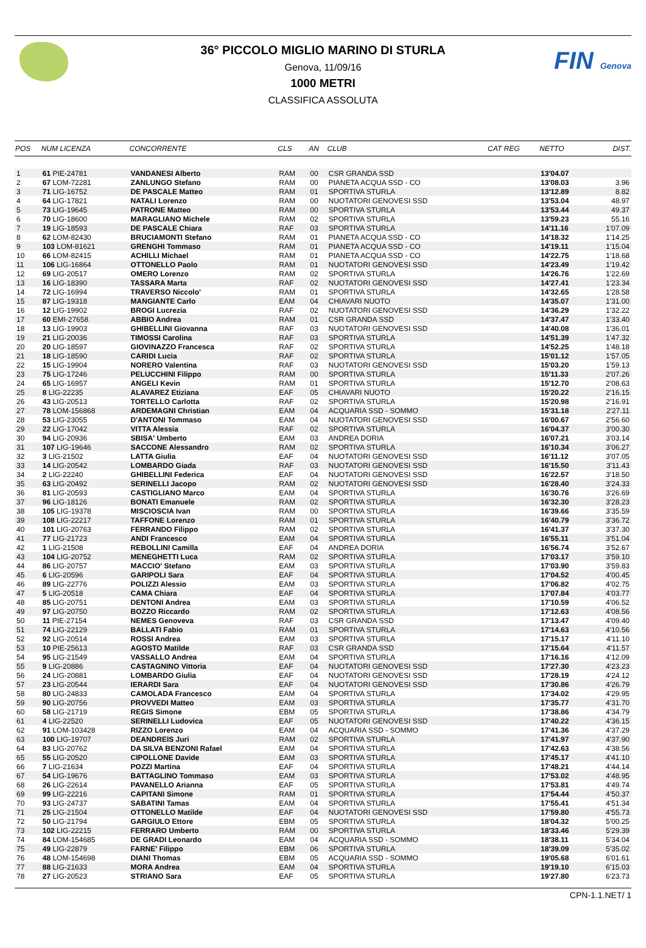FIN Genova
36° PICCOLO MIGLIO MARINO DI STURLA
Genova, 11/09/16
1000 METRI
CLASSIFICA ASSOLUTA
| POS | NUM LICENZA | CONCORRENTE | CLS | AN | CLUB | CAT REG | NETTO | DIST. |
| --- | --- | --- | --- | --- | --- | --- | --- | --- |
| 1 | 61 PIE-24781 | VANDANESI Alberto | RAM | 00 | CSR GRANDA SSD | | 13'04.07 | |
| 2 | 67 LOM-72281 | ZANLUNGO Stefano | RAM | 00 | PIANETA ACQUA SSD - CO | | 13'08.03 | 3.96 |
| 3 | 71 LIG-16752 | DE PASCALE Matteo | RAM | 01 | SPORTIVA STURLA | | 13'12.89 | 8.82 |
| 4 | 64 LIG-17821 | NATALI Lorenzo | RAM | 00 | NUOTATORI GENOVESI SSD | | 13'53.04 | 48.97 |
| 5 | 73 LIG-19645 | PATRONE Matteo | RAM | 00 | SPORTIVA STURLA | | 13'53.44 | 49.37 |
| 6 | 70 LIG-18600 | MARAGLIANO Michele | RAM | 02 | SPORTIVA STURLA | | 13'59.23 | 55.16 |
| 7 | 19 LIG-18593 | DE PASCALE Chiara | RAF | 03 | SPORTIVA STURLA | | 14'11.16 | 1'07.09 |
| 8 | 62 LOM-82430 | BRUCIAMONTI Stefano | RAM | 01 | PIANETA ACQUA SSD - CO | | 14'18.32 | 1'14.25 |
| 9 | 103 LOM-81621 | GRENGHI Tommaso | RAM | 01 | PIANETA ACQUA SSD - CO | | 14'19.11 | 1'15.04 |
| 10 | 66 LOM-82415 | ACHILLI Michael | RAM | 01 | PIANETA ACQUA SSD - CO | | 14'22.75 | 1'18.68 |
| 11 | 106 LIG-16864 | OTTONELLO Paolo | RAM | 01 | NUOTATORI GENOVESI SSD | | 14'23.49 | 1'19.42 |
| 12 | 69 LIG-20517 | OMERO Lorenzo | RAM | 02 | SPORTIVA STURLA | | 14'26.76 | 1'22.69 |
| 13 | 16 LIG-18390 | TASSARA Marta | RAF | 02 | NUOTATORI GENOVESI SSD | | 14'27.41 | 1'23.34 |
| 14 | 72 LIG-16994 | TRAVERSO Niccolo' | RAM | 01 | SPORTIVA STURLA | | 14'32.65 | 1'28.58 |
| 15 | 87 LIG-19318 | MANGIANTE Carlo | EAM | 04 | CHIAVARI NUOTO | | 14'35.07 | 1'31.00 |
| 16 | 12 LIG-19902 | BROGI Lucrezia | RAF | 02 | NUOTATORI GENOVESI SSD | | 14'36.29 | 1'32.22 |
| 17 | 60 EMI-27658 | ABBIO Andrea | RAM | 01 | CSR GRANDA SSD | | 14'37.47 | 1'33.40 |
| 18 | 13 LIG-19903 | GHIBELLINI Giovanna | RAF | 03 | NUOTATORI GENOVESI SSD | | 14'40.08 | 1'36.01 |
| 19 | 21 LIG-20036 | TIMOSSI Carolina | RAF | 03 | SPORTIVA STURLA | | 14'51.39 | 1'47.32 |
| 20 | 20 LIG-18597 | GIOVINAZZO Francesca | RAF | 02 | SPORTIVA STURLA | | 14'52.25 | 1'48.18 |
| 21 | 18 LIG-18590 | CARIDI Lucia | RAF | 02 | SPORTIVA STURLA | | 15'01.12 | 1'57.05 |
| 22 | 15 LIG-19904 | NORERO Valentina | RAF | 03 | NUOTATORI GENOVESI SSD | | 15'03.20 | 1'59.13 |
| 23 | 75 LIG-17246 | PELUCCHINI Filippo | RAM | 00 | SPORTIVA STURLA | | 15'11.33 | 2'07.26 |
| 24 | 65 LIG-16957 | ANGELI Kevin | RAM | 01 | SPORTIVA STURLA | | 15'12.70 | 2'08.63 |
| 25 | 8 LIG-22235 | ALAVAREZ Etiziana | EAF | 05 | CHIAVARI NUOTO | | 15'20.22 | 2'16.15 |
| 26 | 43 LIG-20513 | TORTELLO Carlotta | RAF | 02 | SPORTIVA STURLA | | 15'20.98 | 2'16.91 |
| 27 | 78 LOM-156868 | ARDEMAGNI Christian | EAM | 04 | ACQUARIA SSD - SOMMO | | 15'31.18 | 2'27.11 |
| 28 | 53 LIG-23055 | D'ANTONI Tommaso | EAM | 04 | NUOTATORI GENOVESI SSD | | 16'00.67 | 2'56.60 |
| 29 | 22 LIG-17042 | VITTA Alessia | RAF | 02 | SPORTIVA STURLA | | 16'04.37 | 3'00.30 |
| 30 | 94 LIG-20936 | SBISA' Umberto | EAM | 03 | ANDREA DORIA | | 16'07.21 | 3'03.14 |
| 31 | 107 LIG-19646 | SACCONE Alessandro | RAM | 02 | SPORTIVA STURLA | | 16'10.34 | 3'06.27 |
| 32 | 3 LIG-21502 | LATTA Giulia | EAF | 04 | NUOTATORI GENOVESI SSD | | 16'11.12 | 3'07.05 |
| 33 | 14 LIG-20542 | LOMBARDO Giada | RAF | 03 | NUOTATORI GENOVESI SSD | | 16'15.50 | 3'11.43 |
| 34 | 2 LIG-22240 | GHIBELLINI Federica | EAF | 04 | NUOTATORI GENOVESI SSD | | 16'22.57 | 3'18.50 |
| 35 | 63 LIG-20492 | SERINELLI Jacopo | RAM | 02 | NUOTATORI GENOVESI SSD | | 16'28.40 | 3'24.33 |
| 36 | 81 LIG-20593 | CASTIGLIANO Marco | EAM | 04 | SPORTIVA STURLA | | 16'30.76 | 3'26.69 |
| 37 | 96 LIG-18126 | BONATI Emanuele | RAM | 02 | SPORTIVA STURLA | | 16'32.30 | 3'28.23 |
| 38 | 105 LIG-19378 | MISCIOSCIA Ivan | RAM | 00 | SPORTIVA STURLA | | 16'39.66 | 3'35.59 |
| 39 | 108 LIG-22217 | TAFFONE Lorenzo | RAM | 01 | SPORTIVA STURLA | | 16'40.79 | 3'36.72 |
| 40 | 101 LIG-20763 | FERRANDO Filippo | RAM | 02 | SPORTIVA STURLA | | 16'41.37 | 3'37.30 |
| 41 | 77 LIG-21723 | ANDI Francesco | EAM | 04 | SPORTIVA STURLA | | 16'55.11 | 3'51.04 |
| 42 | 1 LIG-21508 | REBOLLINI Camilla | EAF | 04 | ANDREA DORIA | | 16'56.74 | 3'52.67 |
| 43 | 104 LIG-20752 | MENEGHETTI Luca | RAM | 02 | SPORTIVA STURLA | | 17'03.17 | 3'59.10 |
| 44 | 86 LIG-20757 | MACCIO' Stefano | EAM | 03 | SPORTIVA STURLA | | 17'03.90 | 3'59.83 |
| 45 | 6 LIG-20596 | GARIPOLI Sara | EAF | 04 | SPORTIVA STURLA | | 17'04.52 | 4'00.45 |
| 46 | 89 LIG-22776 | POLIZZI Alessio | EAM | 03 | SPORTIVA STURLA | | 17'06.82 | 4'02.75 |
| 47 | 5 LIG-20518 | CAMA Chiara | EAF | 04 | SPORTIVA STURLA | | 17'07.84 | 4'03.77 |
| 48 | 85 LIG-20751 | DENTONI Andrea | EAM | 03 | SPORTIVA STURLA | | 17'10.59 | 4'06.52 |
| 49 | 97 LIG-20750 | BOZZO Riccardo | RAM | 02 | SPORTIVA STURLA | | 17'12.63 | 4'08.56 |
| 50 | 11 PIE-27154 | NEMES Genoveva | RAF | 03 | CSR GRANDA SSD | | 17'13.47 | 4'09.40 |
| 51 | 74 LIG-22129 | BALLATI Fabio | RAM | 01 | SPORTIVA STURLA | | 17'14.63 | 4'10.56 |
| 52 | 92 LIG-20514 | ROSSI Andrea | EAM | 03 | SPORTIVA STURLA | | 17'15.17 | 4'11.10 |
| 53 | 10 PIE-25613 | AGOSTO Matilde | RAF | 03 | CSR GRANDA SSD | | 17'15.64 | 4'11.57 |
| 54 | 95 LIG-21549 | VASSALLO Andrea | EAM | 04 | SPORTIVA STURLA | | 17'16.16 | 4'12.09 |
| 55 | 9 LIG-20886 | CASTAGNINO Vittoria | EAF | 04 | NUOTATORI GENOVESI SSD | | 17'27.30 | 4'23.23 |
| 56 | 24 LIG-20881 | LOMBARDO Giulia | EAF | 04 | NUOTATORI GENOVESI SSD | | 17'28.19 | 4'24.12 |
| 57 | 23 LIG-20544 | IERARDI Sara | EAF | 04 | NUOTATORI GENOVESI SSD | | 17'30.86 | 4'26.79 |
| 58 | 80 LIG-24833 | CAMOLADA Francesco | EAM | 04 | SPORTIVA STURLA | | 17'34.02 | 4'29.95 |
| 59 | 90 LIG-20756 | PROVVEDI Matteo | EAM | 03 | SPORTIVA STURLA | | 17'35.77 | 4'31.70 |
| 60 | 58 LIG-21719 | REGIS Simone | EBM | 05 | SPORTIVA STURLA | | 17'38.86 | 4'34.79 |
| 61 | 4 LIG-22520 | SERINELLI Ludovica | EAF | 05 | NUOTATORI GENOVESI SSD | | 17'40.22 | 4'36.15 |
| 62 | 91 LOM-103428 | RIZZO Lorenzo | EAM | 04 | ACQUARIA SSD - SOMMO | | 17'41.36 | 4'37.29 |
| 63 | 100 LIG-19707 | DEANDREIS Juri | RAM | 02 | SPORTIVA STURLA | | 17'41.97 | 4'37.90 |
| 64 | 83 LIG-20762 | DA SILVA BENZONI Rafael | EAM | 04 | SPORTIVA STURLA | | 17'42.63 | 4'38.56 |
| 65 | 55 LIG-20520 | CIPOLLONE Davide | EAM | 03 | SPORTIVA STURLA | | 17'45.17 | 4'41.10 |
| 66 | 7 LIG-21634 | POZZI Martina | EAF | 04 | SPORTIVA STURLA | | 17'48.21 | 4'44.14 |
| 67 | 54 LIG-19676 | BATTAGLINO Tommaso | EAM | 03 | SPORTIVA STURLA | | 17'53.02 | 4'48.95 |
| 68 | 26 LIG-22614 | PAVANELLO Arianna | EAF | 05 | SPORTIVA STURLA | | 17'53.81 | 4'49.74 |
| 69 | 99 LIG-22216 | CAPITANI Simone | RAM | 01 | SPORTIVA STURLA | | 17'54.44 | 4'50.37 |
| 70 | 93 LIG-24737 | SABATINI Tamas | EAM | 04 | SPORTIVA STURLA | | 17'55.41 | 4'51.34 |
| 71 | 25 LIG-21504 | OTTONELLO Matilde | EAF | 04 | NUOTATORI GENOVESI SSD | | 17'59.80 | 4'55.73 |
| 72 | 50 LIG-21794 | GARGIULO Ettore | EBM | 05 | SPORTIVA STURLA | | 18'04.32 | 5'00.25 |
| 73 | 102 LIG-22215 | FERRARO Umberto | RAM | 00 | SPORTIVA STURLA | | 18'33.46 | 5'29.39 |
| 74 | 84 LOM-154685 | DE GRADI Leonardo | EAM | 04 | ACQUARIA SSD - SOMMO | | 18'38.11 | 5'34.04 |
| 75 | 49 LIG-22879 | FARNE' Filippo | EBM | 06 | SPORTIVA STURLA | | 18'39.09 | 5'35.02 |
| 76 | 48 LOM-154698 | DIANI Thomas | EBM | 05 | ACQUARIA SSD - SOMMO | | 19'05.68 | 6'01.61 |
| 77 | 88 LIG-21633 | MORA Andrea | EAM | 04 | SPORTIVA STURLA | | 19'19.10 | 6'15.03 |
| 78 | 27 LIG-20523 | STRIANO Sara | EAF | 05 | SPORTIVA STURLA | | 19'27.80 | 6'23.73 |
CPN-1.1.NET/ 1